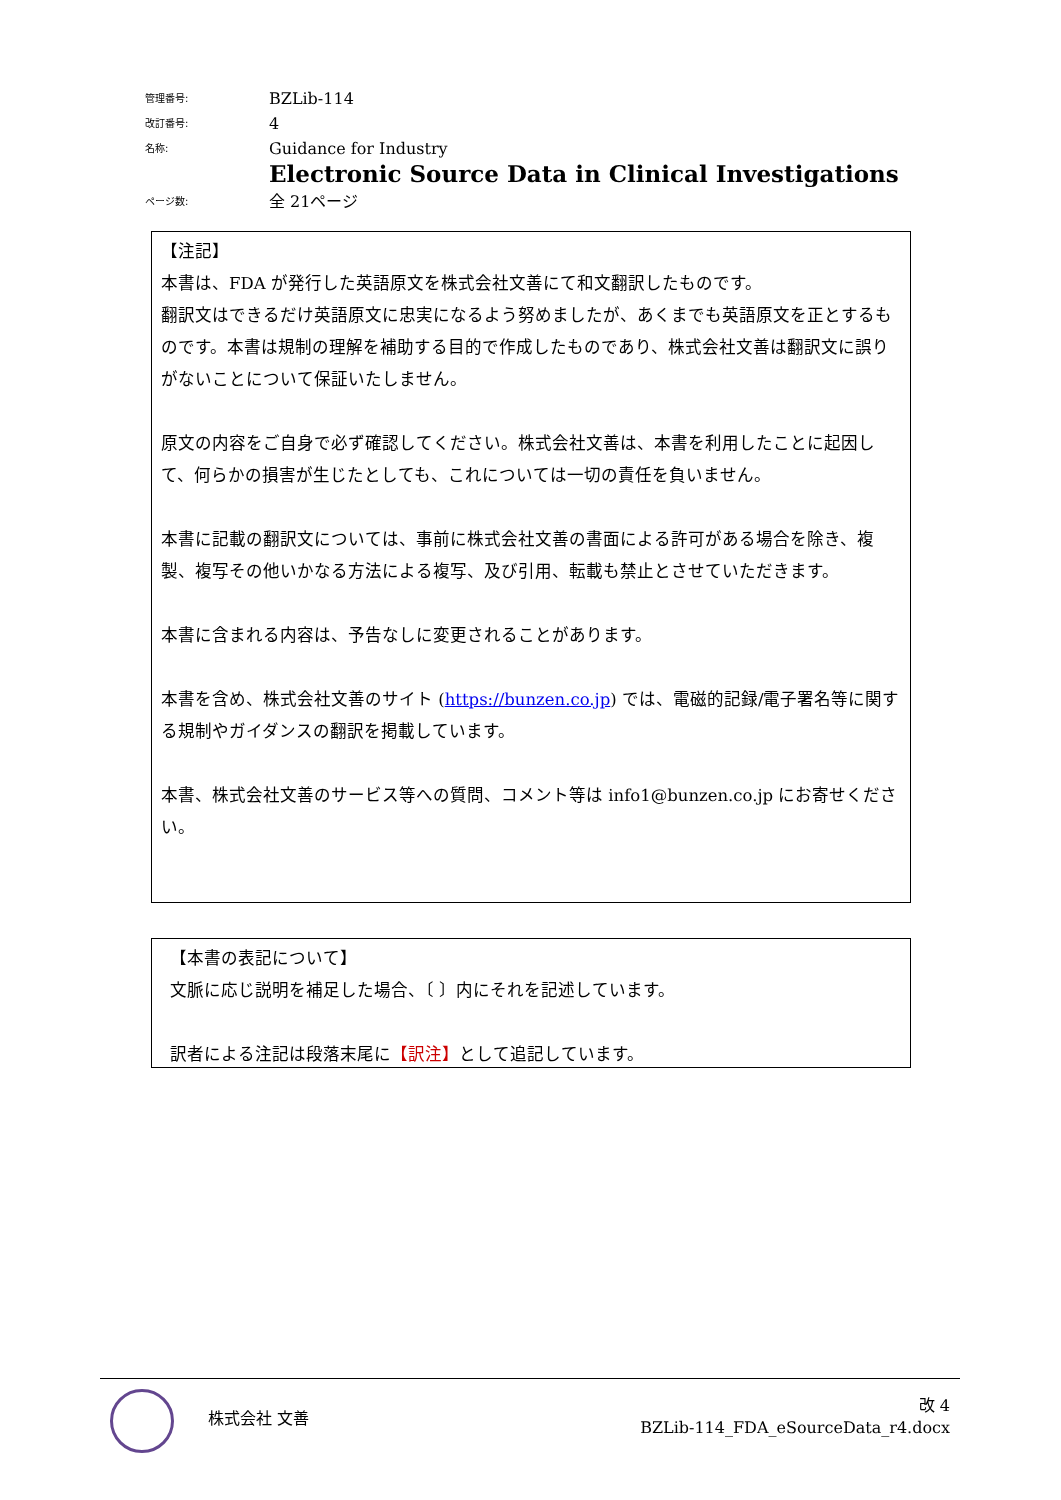| 管理番号: | BZLib-114 |
| 改訂番号: | 4 |
| 名称: | Guidance for Industry Electronic Source Data in Clinical Investigations |
| ページ数: | 全 21ページ |
【注記】
本書は、FDA が発行した英語原文を株式会社文善にて和文翻訳したものです。
翻訳文はできるだけ英語原文に忠実になるよう努めましたが、あくまでも英語原文を正とするものです。本書は規制の理解を補助する目的で作成したものであり、株式会社文善は翻訳文に誤りがないことについて保証いたしません。
原文の内容をご自身で必ず確認してください。株式会社文善は、本書を利用したことに起因して、何らかの損害が生じたとしても、これについては一切の責任を負いません。
本書に記載の翻訳文については、事前に株式会社文善の書面による許可がある場合を除き、複製、複写その他いかなる方法による複写、及び引用、転載も禁止とさせていただきます。
本書に含まれる内容は、予告なしに変更されることがあります。
本書を含め、株式会社文善のサイト (https://bunzen.co.jp) では、電磁的記録/電子署名等に関する規制やガイダンスの翻訳を掲載しています。
本書、株式会社文善のサービス等への質問、コメント等は info1@bunzen.co.jp にお寄せください。
【本書の表記について】
文脈に応じ説明を補足した場合、〔 〕内にそれを記述しています。
訳者による注記は段落末尾に【訳注】として追記しています。
株式会社 文善
改 4
BZLib-114_FDA_eSourceData_r4.docx